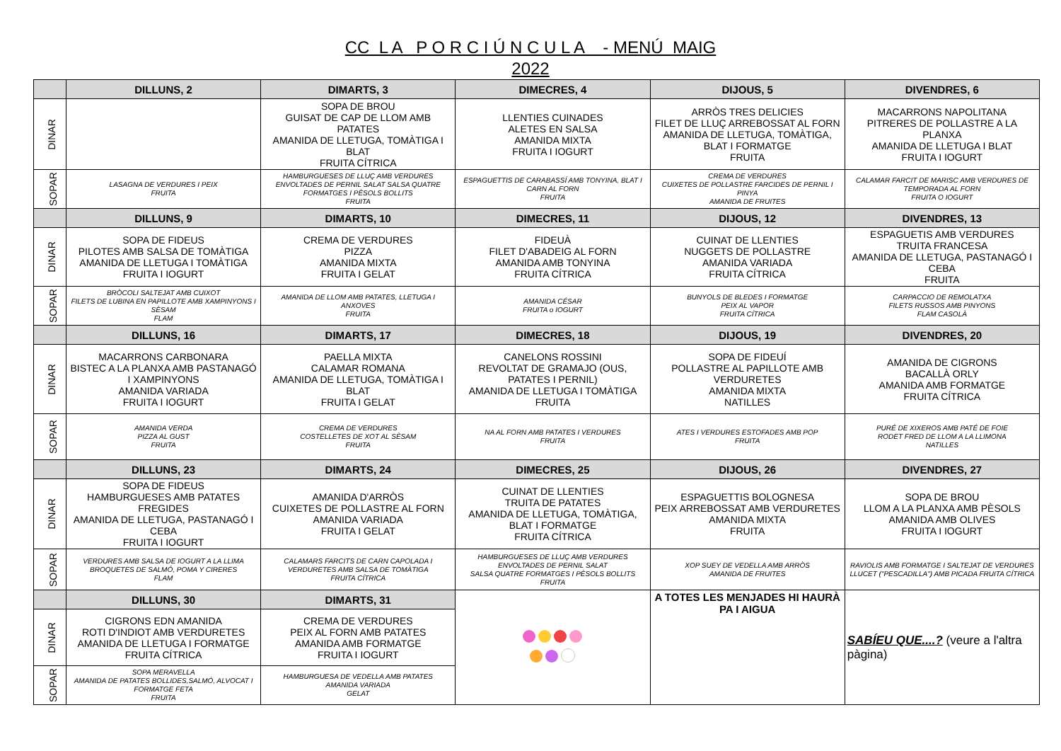CC L A P O R C I Ú N C U L A - MENÚ MAIG
2022
| | DILLUNS, 2 | DIMARTS, 3 | DIMECRES, 4 | DIJOUS, 5 | DIVENDRES, 6 |
| --- | --- | --- | --- | --- | --- |
| DINAR | | SOPA DE BROU GUISAT DE CAP DE LLOM AMB PATATES AMANIDA DE LLETUGA, TOMÀTIGA I BLAT FRUITA CÍTRICA | LLENTIES CUINADES ALETES EN SALSA AMANIDA MIXTA FRUITA I IOGURT | ARRÒS TRES DELICIES FILET DE LLUÇ ARREBOSSAT AL FORN AMANIDA DE LLETUGA, TOMÀTIGA, BLAT I FORMATGE FRUITA | MACARRONS NAPOLITANA PITRERES DE POLLASTRE A LA PLANXA AMANIDA DE LLETUGA I BLAT FRUITA I IOGURT |
| SOPAR | LASAGNA DE VERDURES I PEIX FRUITA | HAMBURGUESES DE LLUÇ AMB VERDURES ENVOLTADES DE PERNIL SALAT SALSA QUATRE FORMATGES I PÈSOLS BOLLITS FRUITA | ESPAGUETTIS DE CARABASSÍ AMB TONYINA, BLAT I CARN AL FORN FRUITA | CREMA DE VERDURES CUIXETES DE POLLASTRE FARCIDES DE PERNIL I PINYA AMANIDA DE FRUITES | CALAMAR FARCIT DE MARISC AMB VERDURES DE TEMPORADA AL FORN FRUITA O IOGURT |
| | DILLUNS, 9 | DIMARTS, 10 | DIMECRES, 11 | DIJOUS, 12 | DIVENDRES, 13 |
| DINAR | SOPA DE FIDEUS PILOTES AMB SALSA DE TOMÀTIGA AMANIDA DE LLETUGA I TOMÀTIGA FRUITA I IOGURT | CREMA DE VERDURES PIZZA AMANIDA MIXTA FRUITA I GELAT | FIDEUÀ FILET D'ABADEIG AL FORN AMANIDA AMB TONYINA FRUITA CÍTRICA | CUINAT DE LLENTIES NUGGETS DE POLLASTRE AMANIDA VARIADA FRUITA CÍTRICA | ESPAGUETIS AMB VERDURES TRUITA FRANCESA AMANIDA DE LLETUGA, PASTANAGÓ I CEBA FRUITA |
| SOPAR | BRÒCOLI SALTEJAT AMB CUIXOT FILETS DE LUBINA EN PAPILLOTE AMB XAMPINYONS I SÈSAM FLAM | AMANIDA DE LLOM AMB PATATES, LLETUGA I ANXOVES FRUITA | AMANIDA CÉSAR FRUITA o IOGURT | BUNYOLS DE BLEDES I FORMATGE PEIX AL VAPOR FRUITA CÍTRICA | CARPACCIO DE REMOLATXA FILETS RUSSOS AMB PINYONS FLAM CASOLÀ |
| | DILLUNS, 16 | DIMARTS, 17 | DIMECRES, 18 | DIJOUS, 19 | DIVENDRES, 20 |
| DINAR | MACARRONS CARBONARA BISTEC A LA PLANXA AMB PASTANAGÓ I XAMPINYONS AMANIDA VARIADA FRUITA I IOGURT | PAELLA MIXTA CALAMAR ROMANA AMANIDA DE LLETUGA, TOMÀTIGA I BLAT FRUITA I GELAT | CANELONS ROSSINI REVOLTAT DE GRAMAJO (OUS, PATATES I PERNIL) AMANIDA DE LLETUGA I TOMÀTIGA FRUITA | SOPA DE FIDEUÍ POLLASTRE AL PAPILLOTE AMB VERDURETES AMANIDA MIXTA NATILLES | AMANIDA DE CIGRONS BACALLÀ ORLY AMANIDA AMB FORMATGE FRUITA CÍTRICA |
| SOPAR | AMANIDA VERDA PIZZA AL GUST FRUITA | CREMA DE VERDURES COSTELLETES DE XOT AL SÈSAM FRUITA | NA AL FORN AMB PATATES I VERDURES FRUITA | ATES I VERDURES ESTOFADES AMB POP FRUITA | PURÉ DE XIXEROS AMB PATÉ DE FOIE RODET FRED DE LLOM A LA LLIMONA NATILLES |
| | DILLUNS, 23 | DIMARTS, 24 | DIMECRES, 25 | DIJOUS, 26 | DIVENDRES, 27 |
| DINAR | SOPA DE FIDEUS HAMBURGUESES AMB PATATES FREGIDES AMANIDA DE LLETUGA, PASTANAGÓ I CEBA FRUITA I IOGURT | AMANIDA D'ARRÒS CUIXETES DE POLLASTRE AL FORN AMANIDA VARIADA FRUITA I GELAT | CUINAT DE LLENTIES TRUITA DE PATATES AMANIDA DE LLETUGA, TOMÀTIGA, BLAT I FORMATGE FRUITA CÍTRICA | ESPAGUETTIS BOLOGNESA PEIX ARREBOSSAT AMB VERDURETES AMANIDA MIXTA FRUITA | SOPA DE BROU LLOM A LA PLANXA AMB PÈSOLS AMANIDA AMB OLIVES FRUITA I IOGURT |
| SOPAR | VERDURES AMB SALSA DE IOGURT A LA LLIMA BROQUETES DE SALMÓ, POMA Y CIRERES FLAM | CALAMARS FARCITS DE CARN CAPOLADA I VERDURETES AMB SALSA DE TOMÀTIGA FRUITA CÍTRICA | HAMBURGUESES DE LLUÇ AMB VERDURES ENVOLTADES DE PERNIL SALAT SALSA QUATRE FORMATGES I PÈSOLS BOLLITS FRUITA | XOP SUEY DE VEDELLA AMB ARRÒS AMANIDA DE FRUITES | RAVIOLIS AMB FORMATGE I SALTEJAT DE VERDURES LLUCET ("PESCADILLA") AMB PICADA FRUITA CÍTRICA |
| | DILLUNS, 30 | DIMARTS, 31 | | A TOTES LES MENJADES HI HAURÀ PA I AIGUA | SABÍEU QUE....? (veure a l'altra pàgina) |
| DINAR | CIGRONS EDN AMANIDA ROTI D'INDIOT AMB VERDURETES AMANIDA DE LLETUGA I FORMATGE FRUITA CÍTRICA | CREMA DE VERDURES PEIX AL FORN AMB PATATES AMANIDA AMB FORMATGE FRUITA I IOGURT | | | |
| SOPAR | SOPA MERAVELLA AMANIDA DE PATATES BOLLIDES,SALMÓ, ALVOCAT I FORMATGE FETA FRUITA | HAMBURGUESA DE VEDELLA AMB PATATES AMANIDA VARIADA GELAT | | | |